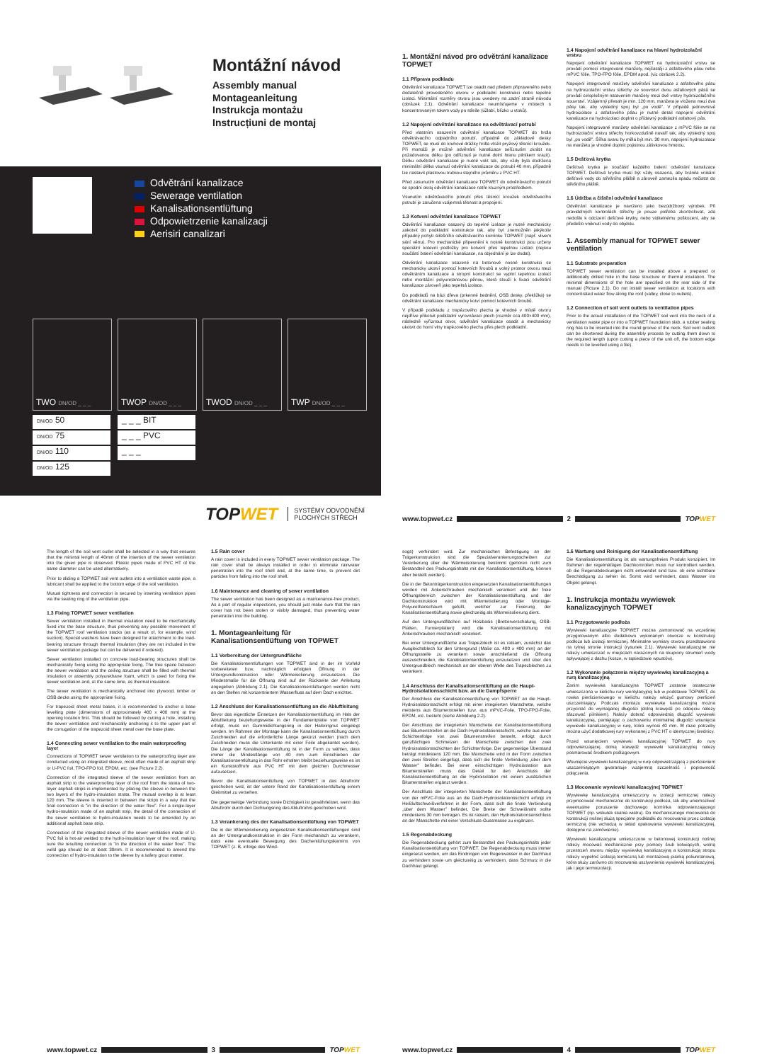Montážní návod
Assembly manual
Montageanleitung
Instrukcja montażu
Instrucțiuni de montaj
Odvětrání kanalizace
Sewerage ventilation
Kanalisationsentlüftung
Odpowietrzenie kanalizacji
Aerisiri canalizari
TWO DN/OD _ _ _
TWOP DN/OD _ _ _
TWOD DN/OD _ _ _
TWP DN/OD _ _ _
DN/OD 50
DN/OD 75
DN/OD 110
DN/OD 125
_ _ _ BIT
_ _ _ PVC
_ _ _
TOPWET
SYSTÉMY ODVODNĚNÍ
PLOCHÝCH STŘECH
1. Montážní návod pro odvětrání kanalizace TOPWET
1.1 Příprava podkladu
Odvětrání kanalizace TOPWET lze osadit nad předem připraveného nebo dodatečně provedeného otvoru v podkladní konstrukci nebo tepelné izolaci. Minimální rozměry otvoru jsou uvedeny na zadní straně návodu (obrázek 2.1). Odvětrání kanalizace neumísťujeme v místech s koncentrovaným tokem vody po střeše (úžlabí, blízko u vtoků).
1.2 Napojení odvětrání kanalizace na odvětrávací potrubí
Před vlastním osazením odvětrání kanalizace TOPWET do hrdla odvětrávacího odpadního potrubí, případně do základové desky TOPWET, se musí do kruhové drážky hrdla vložit pryžový těsnící kroužek. Při montáži je možné odvětrání kanalizace seříznutím zkrátit na požadovanou délku (po odříznutí je nutné dolní hranu pilníkem srazit). Délku odvětrání kanalizace je nutné volit tak, aby vždy byla dodržena minimální délka vsunutí odvětrání kanalizace do potrubí 40 mm, případně lze nastavit plastovou trubkou stejného průměru z PVC HT.
Před zasunutím odvětrání kanalizace TOPWET do odvětrávacího potrubí se spodní okraj odvětrání kanalizace natře kluzným prostředkem.
Vsunutím odvětrávacího potrubí přes těsnící kroužek odvětrávacího potrubí je zaručena vzájemná těsnost a propojení.
1.3 Kotvení odvětrání kanalizace TOPWET
Odvětrání kanalizace osazený do tepelné izolace je nutné mechanicky zakotvit do podkladní konstrukce tak, aby byl znemožněn jakýkoliv případný pohyb střešního odvětrávacího komínku TOPWET (např. vlivem sání větru). Pro mechanické připevnění k nosné konstrukci jsou určeny speciální kotevní podložky pro kotvení přes tepelnou izolaci (nejsou součástí balení odvětrání kanalizace, na objednání je lze dodat).
Odvětrání kanalizace osazené na betonové nosné konstrukci se mechanicky ukotví pomocí kotevních šroubů a volný prostor otvoru mezi odvětráním kanalizace a stropní konstrukcí se vyplní tepelnou izolací nebo montážní polyuretanovou pěnou, která slouží k fixaci odvětrání kanalizace zároveň jako tepelná izolace.
Do podkladů na bázi dřeva (prkenné bednění, OSB desky, překližka) se odvětrání kanalizace mechanicky kotví pomocí kotevních šroubů.
V případě podkladu z trapézového plechu je vhodné v místě otvoru nejdříve přikotvit podkladní vyrovnávací plech (rozměr cca 400×400 mm), následně vyříznout otvor, odvětrání kanalizace osadit a mechanicky ukotvit do horní vlny trapézového plechu přes plech podkladní.
1.4 Napojení odvětrání kanalizace na hlavní hydroizolační vrstvu
Napojení odvětrání kanalizace TOPWET na hydroizolační vrstvu se provádí pomocí integrované manžety, nejčastěji z asfaltového pásu nebo mPVC fólie, TPO-FPO fólie, EPDM apod. (viz obrázek 2.2).
Napojení integrované manžety odvětrání kanalizace z asfaltového pásu na hydroizolační vrstvu střechy ze souvrství dvou asfaltových pásů se provádí celoplošným natavením manžety mezi dvě vrstvy hydroizolačního souvrství. Vzájemný přesah je min. 120 mm, manžeta je vložena mezi dva pásy tak, aby výsledný spoj byl „po vodě". V případě jednovrstvé hydroizolace z asfaltového pásu je nutné detail napojení odvětrání kanalizace na hydroizolaci doplnit o přídavný podkladní asfaltový pás.
Napojení integrované manžety odvětrání kanalizace z mPVC fólie se na hydroizolační vrstvu střechy horkovzdušně navaří tak, aby výsledný spoj byl „po vodě". Šířka svaru by měla být min. 30 mm, napojení hydroizolace na manžetu je vhodné doplnit pojistnou zálivkovou hmotou.
1.5 Dešťová krytka
Dešťová krytka je součástí každého balení odvětrání kanalizace TOPWET. Dešťová krytka musí být vždy osazena, aby bránila vnikání dešťové vody do střešního pláště a zároveň zamezila spadu nečistot do střešního pláště.
1.6 Údržba a čištění odvětrání kanalizace
Odvětrání kanalizace je navrženo jako bezúdržbový výrobek. Při pravidelných kontrolách střechy je pouze potřeba zkontrolovat, zda nedošlo k odcizení dešťové krytky, nebo viditelnému poškození, aby se předešlo vniknutí vody do objektu.
1. Assembly manual for TOPWET sewer ventilation
1.1 Substrate preparation
TOPWET sewer ventilation can be installed above a prepared or additionally drilled hole in the base structure or thermal insulation. The minimal dimensions of the hole are specified on the rear side of the manual (Picture 2.1). Do not install sewer ventilation at locations with concentrated water flow along the roof (valley, close to outlets).
1.2 Connection of soil vent outlets to ventilation pipes
Prior to the actual installation of the TOPWET soil vent into the neck of a ventilation waste pipe or into a TOPWET foundation slab, a rubber sealing ring has to be inserted into the round groove of the neck. Soil vent outlets can be shortened during the assembly process by cutting them down to the required length (upon cutting a piece of the unit off, the bottom edge needs to be levelled using a file).
www.topwet.cz 2 TOPWET
The length of the soil vent outlet shall be selected in a way that ensures that the minimal length of 40mm of the insertion of the sewer ventilation into the given pipe is observed. Plastic pipes made of PVC HT of the same diameter can be used alternatively.
Prior to sliding a TOPWET soil vent outlets into a ventilation waste pipe, a lubricant shall be applied to the bottom edge of the soil ventilation.
Mutual tightness and connection is secured by inserting ventilation pipes via the sealing ring of the ventilation pipe.
1.3 Fixing TOPWET sewer ventilation
Sewer ventilation installed in thermal insulation need to be mechanically fixed into the base structure, thus preventing any possible movement of the TOPWET roof ventilation stacks (as a result of, for example, wind suction). Special washers have been designed for attachment to the load-bearing structure through thermal insulation (they are not included in the sewer ventilation package but can be delivered if ordered).
Sewer ventilation installed on concrete load-bearing structures shall be mechanically fixing using the appropriate fixing. The free space between the sewer ventilation and the ceiling structure shall be filled with thermal insulation or assembly polyurethane foam, which is used for fixing the sewer ventilation and, at the same time, as thermal insulation.
The sewer ventilation is mechanically anchored into plywood, timber or OSB decks using the appropriate fixing.
For trapezoid sheet metal bases, it is recommended to anchor a base levelling plate (dimensions of approximately 400 x 400 mm) at the opening location first. This should be followed by cutting a hole, installing the sewer ventilation and mechanically anchoring it to the upper part of the corrugation of the trapezoid sheet metal over the base plate.
1.4 Connecting sewer ventilation to the main waterproofing layer
Connections of TOPWET sewer ventilation to the waterproofing layer are conducted using an integrated sleeve, most often made of an asphalt strip or U-PVC foil, TPO-FPO foil, EPDM, etc. (see Picture 2.2).
Connection of the integrated sleeve of the sewer ventilation from an asphalt strip to the waterproofing layer of the roof from the strata of two-layer asphalt strips is implemented by placing the sleeve in between the two layers of the hydro-insulation strata. The mutual overlap is at least 120 mm. The sleeve is inserted in between the strips in a way that the final connection is "in the direction of the water flow". For a single-layer hydro-insulation made of an asphalt strip, the detail of the connection of the sewer ventilation to hydro-insulation needs to be amended by an additional asphalt base strip.
Connection of the integrated sleeve of the sewer ventilation made of U-PVC foil is hot-air welded to the hydro-insulation layer of the roof, making sure the resulting connection is "in the direction of the water flow". The weld gap should be at least 30mm. It is recommended to amend the connection of hydro-insulation to the sleeve by a safety grout matter.
1.5 Rain cover
A rain cover is included in every TOPWET sewer ventilation package. The rain cover shall be always installed in order to eliminate rainwater penetration into the roof shell and, at the same time, to prevent dirt particles from falling into the roof shell.
1.6 Maintenance and cleaning of sewer ventilation
The sewer ventilation has been designed as a maintenance-free product. As a part of regular inspections, you should just make sure that the rain cover has not been stolen or visibly damaged, thus preventing water penetration into the building.
1. Montageanleitung für Kanalisationsentlüftung von TOPWET
1.1 Vorbereitung der Untergrundfläche
Die Kanalisationsentlüftungen von TOPWET sind in der im Vorfeld vorbereiteten bzw. nachträglich erfolgten Öffnung in der Untergrundkonstruktion oder Wärmeisolierung einzusetzen. Die Mindestmaße für die Öffnung sind auf der Rückseite der Anleitung angegeben (Abbildung 2.1). Die Kanalisationsentlüftungen werden nicht an den Stellen mit konzentriertem Wasserfluss auf dem Dach errichtet.
1.2 Anschluss der Kanalisationsentlüftung an die Abluftleitung
Bevor das eigentliche Einsetzen der Kanalisationsentlüftung im Hals der Abluftleitung beziehungsweise in der Fundamentplatte von TOPWET erfolgt, muss ein Gummidichtungsring in der Halsringnut eingelegt werden. Im Rahmen der Montage kann die Kanalisationsentlüftung durch Zuschneiden auf die erforderliche Länge gekürzt werden (nach dem Zuschneiden muss die Unterkante mit einer Feile abgekantet werden). Die Länge der Kanalisationsentlüftung ist in der Form zu wählen, dass immer die Mindestlänge von 40 mm zum Einschieben der Kanalisationsentlüftung in das Rohr erhalten bleibt beziehungsweise es ist ein Kunststoffrohr aus PVC HT mit dem gleichen Durchmesser aufzusetzen.
Bevor die Kanalisationsentlüftung von TOPWET in das Abluftrohr geschoben wird, ist der untere Rand der Kanalisationsentlüftung einem Gleitmittel zu versehen.
Die gegenseitige Verbindung sowie Dichtigkeit ist gewährleistet, wenn das Abluftrohr durch den Dichtungsring des Abluftrohrs geschoben wird.
1.3 Verankerung des der Kanalisationsentlüftung von TOPWET
Die in der Wärmeisolierung eingesetzten Kanalisationsentlüftungen sind an der Untergrundkonstruktion in der Form mechanisch zu verankern, dass eine eventuelle Bewegung des Dachentlüftungskamins von TOPWET (z. B. infolge des Wind-
www.topwet.cz 3 TOPWET
sogs) verhindert wird. Zur mechanischen Befestigung an der Trägerkonstruktion sind die Spezialverankerungsscheiben zur Verankerung über die Wärmeisolierung bestimmt (gehören nicht zum Bestandteil des Packungsinhalts mit der Kanalisationsentlüftung, können aber bestellt werden).
Die in der Betonträgerkonstruktion eingesetzten Kanalisationsentlüftungen werden mit Ankerschrauben mechanisch verankert und der freie Öffnungsbereich zwischen der Kanalisationsentlüftung und der Dachkonstruktion wird mit Wärmeisolierung oder Montage-Polyurethanschaum gefüllt, welcher zur Fixierung der Kanalisationsentlüftung sowie gleichzeitig als Wärmeisolierung dient.
Auf den Untergrundflächen auf Holzbasis (Bretterverschalung, OSB-Platten, Furnierplatten) wird die Kanalisationsentlüftung mit Ankerschrauben mechanisch verankert.
Bei einer Untergrundfläche aus Trapezblech ist es ratsam, zunächst das Ausgleichsblech für den Untergrund (Maße ca. 400 x 400 mm) an der Öffnungsstelle zu verankern sowie anschließend die Öffnung auszuschneiden, die Kanalisationsentlüftung einzusetzen und über den Untergrundblech mechanisch an der oberen Welle des Trapezbleches zu verankern.
1.4 Anschluss der Kanalisationsentlüftung an die Haupt-Hydroisolationsschicht bzw. an die Dampfsperre
Der Anschluss der Kanalisationsentlüftung von TOPWET an die Haupt-Hydroisolationsschicht erfolgt mit einer integrierten Manschette, welche meistens aus Bitumenstreifen bzw. aus mPVC-Folie, TPO-FPO-Folie, EPDM, etc. besteht (siehe Abbildung 2.2).
Der Anschluss der integrierten Manschette der Kanalisationsentlüftung aus Bitumenstreifen an die Dach-Hydroisolationsschicht, welche aus einer Schichtenfolge von zwei Bitumenstreifen besteht, erfolgt durch ganzflächiges Schmelzen der Manschette zwischen den zwei Hydroisolationsschichten der Schichtenfolge. Der gegenseitige Überstand beträgt mindestens 120 mm. Die Manschette wird in der Form zwischen den zwei Streifen eingefügt, dass sich die finale Verbindung „über dem Wasser" befindet. Bei einer einschichtigen Hydroisolation aus Bitumenstreifen muss das Detail für den Anschluss der Kanalisationsentlüftung an die Hydroisolation mit einem zusätzlichen Bitumenstreifen ergänzt werden.
Der Anschluss der integrierten Manschette der Kanalisationsentlüftung von der mPVC-Folie aus an die Dach-Hydroisolationsschicht erfolgt im Heißluftschweißverfahren in der Form, dass sich die finale Verbindung „über dem Wasser" befindet. Die Breite der Schweißnaht sollte mindestens 30 mm betragen. Es ist ratsam, den Hydroisolationsanschluss an der Manschette mit einer Verschluss-Gussmasse zu ergänzen.
1.5 Regenabdeckung
Die Regenabdeckung gehört zum Bestandteil des Packungsinhalts jeder Kanalisationsentlüftung von TOPWET. Die Regenabdeckung muss immer eingesetzt werden, um das Eindringen von Regenwasser in der Dachhaut zu verhindern sowie um gleichzeitig zu verhindern, dass Schmutz in die Dachhaut gelangt.
1.6 Wartung und Reinigung der Kanalisationsentlüftung
Die Kanalisationsentlüftung ist als wartungsfreies Produkt konzipiert. Im Rahmen der regelmäßigen Dachkontrollen muss nur kontrolliert werden, ob die Regenabdeckungen nicht entwendet sind bzw. ob eine sichtbare Beschädigung zu sehen ist. Somit wird verhindert, dass Wasser ins Objekt gelangt.
1. Instrukcja montażu wywiewek kanalizacyjnych TOPWET
1.1 Przygotowanie podłoża
Wywiewki kanalizacyjne TOPWET można zamontować na wcześniej przygotowanym albo dodatkowo wykonanym otworze w konstrukcji podłoża lub izolacji termicznej. Minimalne wymiary otworu przedstawiono na tylnej stronie instrukcji (rysunek 2.1). Wywiewki kanalizacyjne nie należy umieszczać w miejscach narażonych na skupiony strumień wody spływającej z dachu (kosze, w sąsiedztwie wpustów).
1.2 Wykonanie połączenia między wywiewką kanalizacyjną a rurą kanalizacyjną
Zanim wywiewka kanalizacyjna TOPWET zostanie ostatecznie umieszczona w kielichu rury wentylacyjnej lub w podstawie TOPWET, do rowka pierścieniowego w kielichu należy włożyć gumowy pierścień uszczelniający. Podczas montażu wywiewkę kanalizacyjną można przycinać do wymaganej długości (dolną krawędź po odcięciu należy sfazować pilnikiem). Należy dobrać odpowiednią długość wywiewki kanalizacyjnej, pamiętając o zachowaniu minimalnej długości wsunięcia wywiewki kanalizacyjnej w rurę, która wynosi 40 mm. W razie potrzeby można użyć dodatkowej rury wykonanej z PVC HT o identycznej średnicy.
Przed wsunięciem wywiewki kanalizacyjnej TOPWET do rury odpowietrzającej dolną krawędź wywiewki kanalizacyjnej należy posmarować środkiem poślizgowym.
Wsunięcie wywiewki kanalizacyjnej w rurę odpowietrzającą z pierścieniem uszczelniającym gwarantuje wzajemną szczelność i poprawność połączenia.
1.3 Mocowanie wywiewki kanalizacyjnej TOPWET
Wywiewkę kanalizacyjną umieszczony w izolacji termicznej należy przymocować mechanicznie do konstrukcji podłoża, tak aby uniemożliwić ewentualne poruszenie dachowego komínka odpowietrzającego TOPWET (np. wskutek ssania wiatru). Do mechanicznego mocowania do konstrukcji nośnej służą specjalne podkładki do mocowania przez izolację termiczną (nie wchodzą w skład opakowania wywiewki kanalizacyjnej, dostępne na zamówienie).
Wywiewki kanalizacyjne umieszczone w betonowej konstrukcji nośnej należy mocować mechanicznie przy pomocy śrub kotwiących, wolną przestrzeń otworu między wywiewką kanalizacyjną a konstrukcją stropu należy wypełnić izolacją termiczną lub montażową pianką poliuretanową, która służy zarówno do mocowania uszlywnienia wywiewki kanalizacyjnej, jak i jego termoizolacji.
www.topwet.cz 4 TOPWET